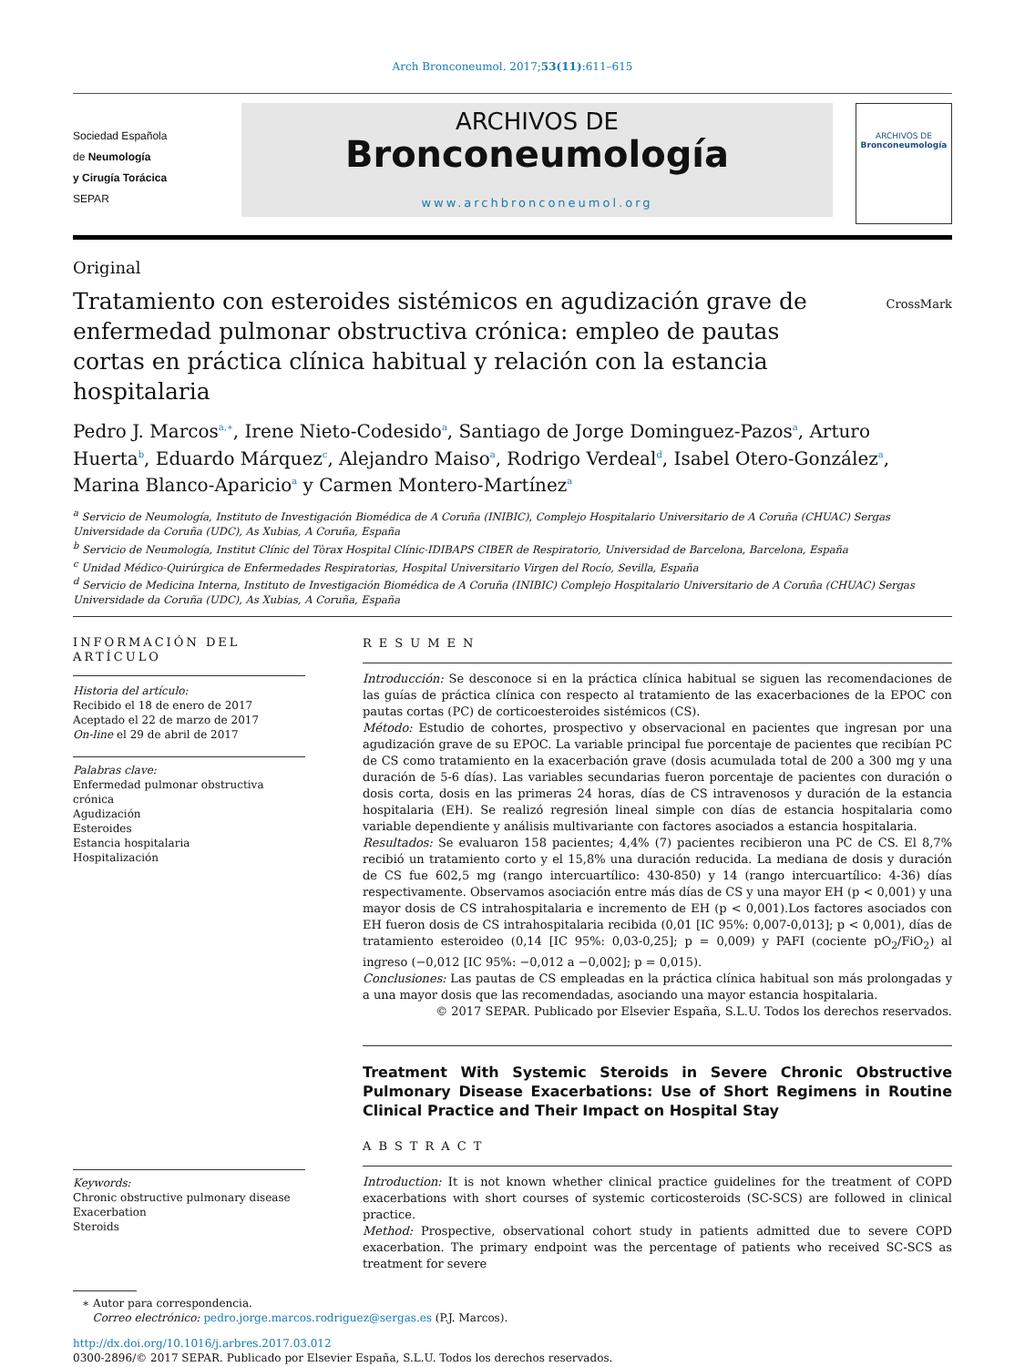Arch Bronconeumol. 2017;53(11):611–615
Sociedad Española
de Neumología
y Cirugía Torácica
SEPAR
ARCHIVOS DE
Bronconeumología
www.archbronconeumol.org
ARCHIVOS DE
Bronconeumología
Original
Tratamiento con esteroides sistémicos en agudización grave de enfermedad pulmonar obstructiva crónica: empleo de pautas cortas en práctica clínica habitual y relación con la estancia hospitalaria
CrossMark
Pedro J. Marcos<sup>a,∗</sup>, Irene Nieto-Codesido<sup>a</sup>, Santiago de Jorge Dominguez-Pazos<sup>a</sup>, Arturo Huerta<sup>b</sup>, Eduardo Márquez<sup>c</sup>, Alejandro Maiso<sup>a</sup>, Rodrigo Verdeal<sup>d</sup>, Isabel Otero-González<sup>a</sup>, Marina Blanco-Aparicio<sup>a</sup> y Carmen Montero-Martínez<sup>a</sup>
<sup>a</sup> Servicio de Neumología, Instituto de Investigación Biomédica de A Coruña (INIBIC), Complejo Hospitalario Universitario de A Coruña (CHUAC) Sergas Universidade da Coruña (UDC), As Xubias, A Coruña, España
<sup>b</sup> Servicio de Neumología, Institut Clínic del Tòrax Hospital Clínic-IDIBAPS CIBER de Respiratorio, Universidad de Barcelona, Barcelona, España
<sup>c</sup> Unidad Médico-Quirúrgica de Enfermedades Respiratorias, Hospital Universitario Virgen del Rocío, Sevilla, España
<sup>d</sup> Servicio de Medicina Interna, Instituto de Investigación Biomédica de A Coruña (INIBIC) Complejo Hospitalario Universitario de A Coruña (CHUAC) Sergas Universidade da Coruña (UDC), As Xubias, A Coruña, España
INFORMACIÓN DEL ARTÍCULO
Historia del artículo:
Recibido el 18 de enero de 2017
Aceptado el 22 de marzo de 2017
On-line el 29 de abril de 2017
Palabras clave:
Enfermedad pulmonar obstructiva crónica
Agudización
Esteroides
Estancia hospitalaria
Hospitalización
Keywords:
Chronic obstructive pulmonary disease
Exacerbation
Steroids
RESUMEN
Introducción: Se desconoce si en la práctica clínica habitual se siguen las recomendaciones de las guías de práctica clínica con respecto al tratamiento de las exacerbaciones de la EPOC con pautas cortas (PC) de corticoesteroides sistémicos (CS).
Método: Estudio de cohortes, prospectivo y observacional en pacientes que ingresan por una agudización grave de su EPOC. La variable principal fue porcentaje de pacientes que recibían PC de CS como tratamiento en la exacerbación grave (dosis acumulada total de 200 a 300 mg y una duración de 5-6 días). Las variables secundarias fueron porcentaje de pacientes con duración o dosis corta, dosis en las primeras 24 horas, días de CS intravenosos y duración de la estancia hospitalaria (EH). Se realizó regresión lineal simple con días de estancia hospitalaria como variable dependiente y análisis multivariante con factores asociados a estancia hospitalaria.
Resultados: Se evaluaron 158 pacientes; 4,4% (7) pacientes recibieron una PC de CS. El 8,7% recibió un tratamiento corto y el 15,8% una duración reducida. La mediana de dosis y duración de CS fue 602,5 mg (rango intercuartílico: 430-850) y 14 (rango intercuartílico: 4-36) días respectivamente. Observamos asociación entre más días de CS y una mayor EH (p < 0,001) y una mayor dosis de CS intrahospitalaria e incremento de EH (p < 0,001).Los factores asociados con EH fueron dosis de CS intrahospitalaria recibida (0,01 [IC 95%: 0,007-0,013]; p < 0,001), días de tratamiento esteroideo (0,14 [IC 95%: 0,03-0,25]; p = 0,009) y PAFI (cociente pO<sub>2</sub>/FiO<sub>2</sub>) al ingreso (−0,012 [IC 95%: −0,012 a −0,002]; p = 0,015).
Conclusiones: Las pautas de CS empleadas en la práctica clínica habitual son más prolongadas y a una mayor dosis que las recomendadas, asociando una mayor estancia hospitalaria.
© 2017 SEPAR. Publicado por Elsevier España, S.L.U. Todos los derechos reservados.
Treatment With Systemic Steroids in Severe Chronic Obstructive Pulmonary Disease Exacerbations: Use of Short Regimens in Routine Clinical Practice and Their Impact on Hospital Stay
ABSTRACT
Introduction: It is not known whether clinical practice guidelines for the treatment of COPD exacerbations with short courses of systemic corticosteroids (SC-SCS) are followed in clinical practice.
Method: Prospective, observational cohort study in patients admitted due to severe COPD exacerbation. The primary endpoint was the percentage of patients who received SC-SCS as treatment for severe
∗ Autor para correspondencia.
Correo electrónico: pedro.jorge.marcos.rodriguez@sergas.es (P.J. Marcos).
http://dx.doi.org/10.1016/j.arbres.2017.03.012
0300-2896/© 2017 SEPAR. Publicado por Elsevier España, S.L.U. Todos los derechos reservados.